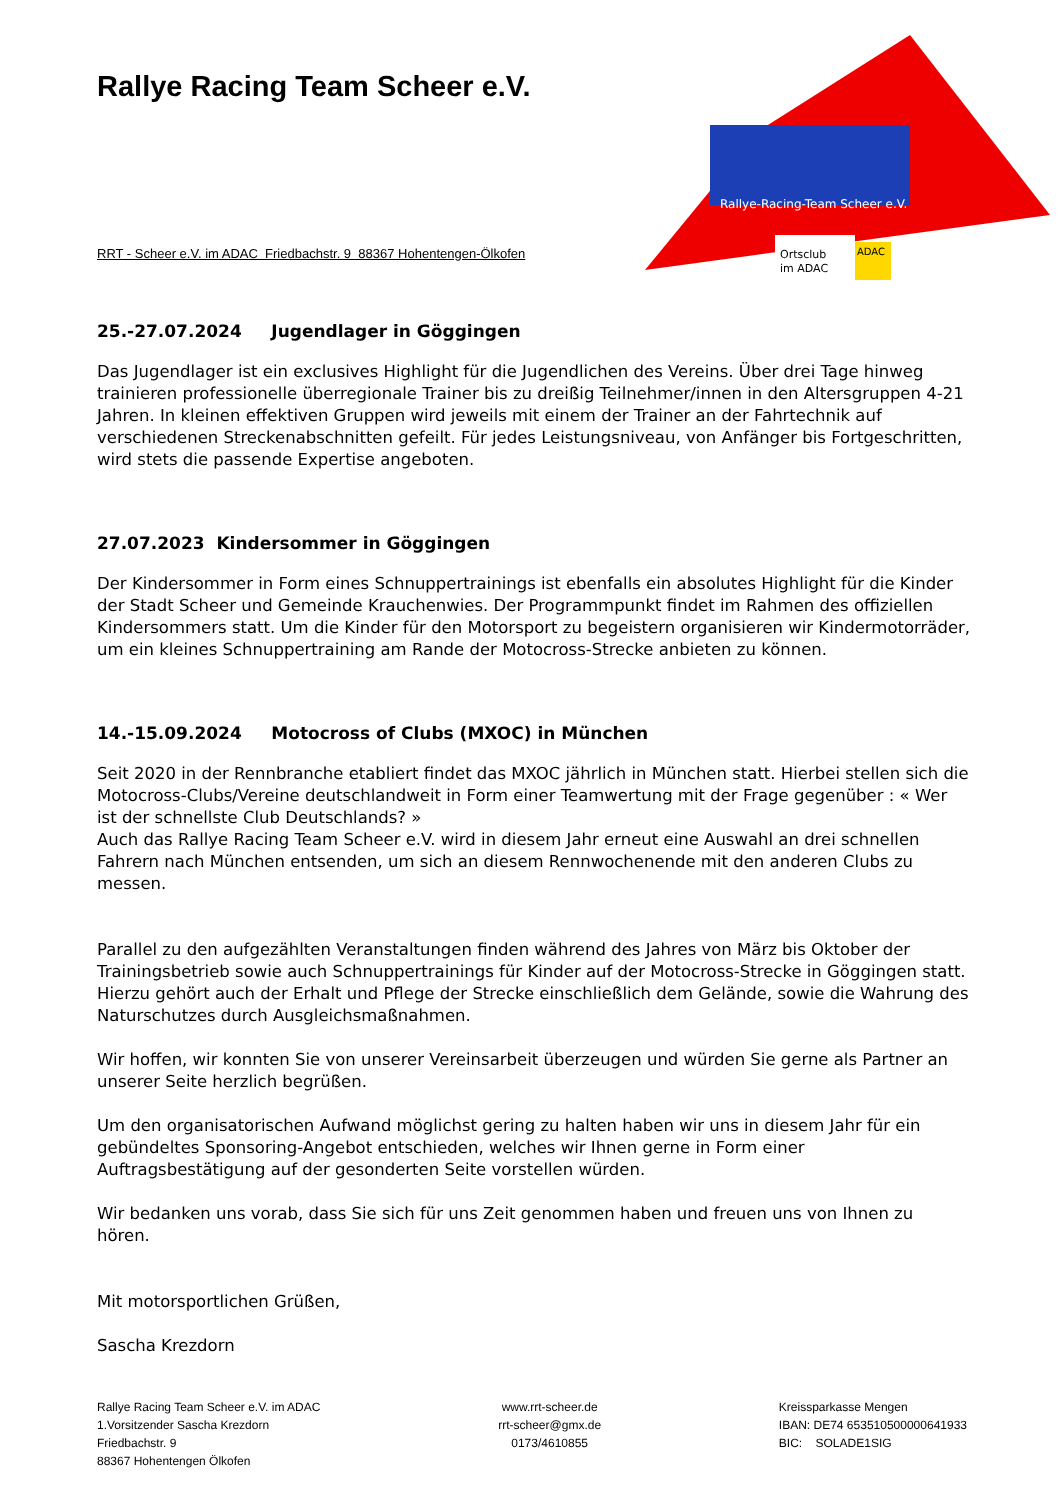Rallye-Racing-Team Scheer e.V.
Ortsclub
im ADAC
ADAC
Rallye Racing Team Scheer e.V.
RRT - Scheer e.V. im ADAC Friedbachstr. 9 88367 Hohentengen-Ölkofen
25.-27.07.2024 Jugendlager in Göggingen
Das Jugendlager ist ein exclusives Highlight für die Jugendlichen des Vereins. Über drei Tage hinweg trainieren professionelle überregionale Trainer bis zu dreißig Teilnehmer/innen in den Altersgruppen 4-21 Jahren. In kleinen effektiven Gruppen wird jeweils mit einem der Trainer an der Fahrtechnik auf verschiedenen Streckenabschnitten gefeilt. Für jedes Leistungsniveau, von Anfänger bis Fortgeschritten, wird stets die passende Expertise angeboten.
27.07.2023 Kindersommer in Göggingen
Der Kindersommer in Form eines Schnuppertrainings ist ebenfalls ein absolutes Highlight für die Kinder der Stadt Scheer und Gemeinde Krauchenwies. Der Programmpunkt findet im Rahmen des offiziellen Kindersommers statt. Um die Kinder für den Motorsport zu begeistern organisieren wir Kindermotorräder, um ein kleines Schnuppertraining am Rande der Motocross-Strecke anbieten zu können.
14.-15.09.2024 Motocross of Clubs (MXOC) in München
Seit 2020 in der Rennbranche etabliert findet das MXOC jährlich in München statt. Hierbei stellen sich die Motocross-Clubs/Vereine deutschlandweit in Form einer Teamwertung mit der Frage gegenüber : « Wer ist der schnellste Club Deutschlands? »
Auch das Rallye Racing Team Scheer e.V. wird in diesem Jahr erneut eine Auswahl an drei schnellen Fahrern nach München entsenden, um sich an diesem Rennwochenende mit den anderen Clubs zu messen.
Parallel zu den aufgezählten Veranstaltungen finden während des Jahres von März bis Oktober der Trainingsbetrieb sowie auch Schnuppertrainings für Kinder auf der Motocross-Strecke in Göggingen statt. Hierzu gehört auch der Erhalt und Pflege der Strecke einschließlich dem Gelände, sowie die Wahrung des Naturschutzes durch Ausgleichsmaßnahmen.
Wir hoffen, wir konnten Sie von unserer Vereinsarbeit überzeugen und würden Sie gerne als Partner an unserer Seite herzlich begrüßen.
Um den organisatorischen Aufwand möglichst gering zu halten haben wir uns in diesem Jahr für ein gebündeltes Sponsoring-Angebot entschieden, welches wir Ihnen gerne in Form einer Auftragsbestätigung auf der gesonderten Seite vorstellen würden.
Wir bedanken uns vorab, dass Sie sich für uns Zeit genommen haben und freuen uns von Ihnen zu hören.
Mit motorsportlichen Grüßen,
Sascha Krezdorn
Rallye Racing Team Scheer e.V. im ADAC
1.Vorsitzender Sascha Krezdorn
Friedbachstr. 9
88367 Hohentengen Ölkofen
www.rrt-scheer.de
rrt-scheer@gmx.de
0173/4610855
Kreissparkasse Mengen
IBAN: DE74 653510500000641933
BIC: SOLADE1SIG